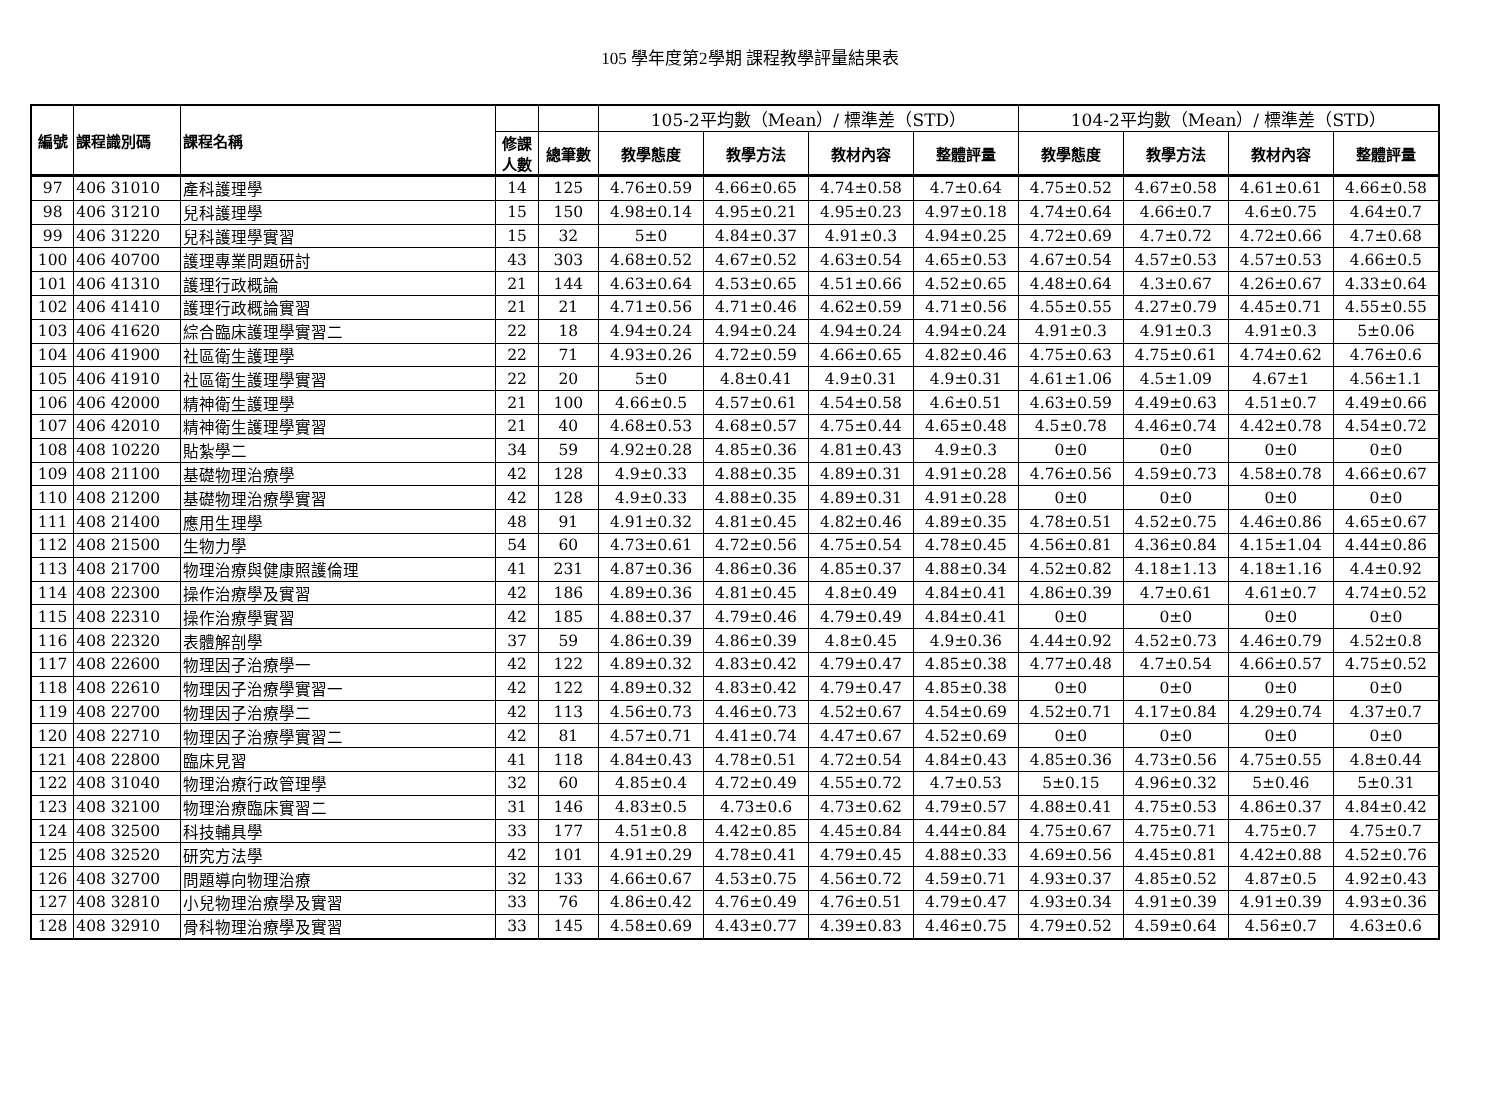105 學年度第2學期 課程教學評量結果表
| 編號 | 課程識別碼 | 課程名稱 | | | 105-2平均數（Mean）/ 標準差（STD） | | | | 104-2平均數（Mean）/ 標準差（STD） | | | |
| --- | --- | --- | --- | --- | --- | --- | --- | --- | --- | --- | --- | --- |
| | | | 修課 人數 | 總筆數 | 教學態度 | 教學方法 | 教材內容 | 整體評量 | 教學態度 | 教學方法 | 教材內容 | 整體評量 |
| 97 | 406 31010 | 產科護理學 | 14 | 125 | 4.76±0.59 | 4.66±0.65 | 4.74±0.58 | 4.7±0.64 | 4.75±0.52 | 4.67±0.58 | 4.61±0.61 | 4.66±0.58 |
| 98 | 406 31210 | 兒科護理學 | 15 | 150 | 4.98±0.14 | 4.95±0.21 | 4.95±0.23 | 4.97±0.18 | 4.74±0.64 | 4.66±0.7 | 4.6±0.75 | 4.64±0.7 |
| 99 | 406 31220 | 兒科護理學實習 | 15 | 32 | 5±0 | 4.84±0.37 | 4.91±0.3 | 4.94±0.25 | 4.72±0.69 | 4.7±0.72 | 4.72±0.66 | 4.7±0.68 |
| 100 | 406 40700 | 護理專業問題研討 | 43 | 303 | 4.68±0.52 | 4.67±0.52 | 4.63±0.54 | 4.65±0.53 | 4.67±0.54 | 4.57±0.53 | 4.57±0.53 | 4.66±0.5 |
| 101 | 406 41310 | 護理行政概論 | 21 | 144 | 4.63±0.64 | 4.53±0.65 | 4.51±0.66 | 4.52±0.65 | 4.48±0.64 | 4.3±0.67 | 4.26±0.67 | 4.33±0.64 |
| 102 | 406 41410 | 護理行政概論實習 | 21 | 21 | 4.71±0.56 | 4.71±0.46 | 4.62±0.59 | 4.71±0.56 | 4.55±0.55 | 4.27±0.79 | 4.45±0.71 | 4.55±0.55 |
| 103 | 406 41620 | 綜合臨床護理學實習二 | 22 | 18 | 4.94±0.24 | 4.94±0.24 | 4.94±0.24 | 4.94±0.24 | 4.91±0.3 | 4.91±0.3 | 4.91±0.3 | 5±0.06 |
| 104 | 406 41900 | 社區衛生護理學 | 22 | 71 | 4.93±0.26 | 4.72±0.59 | 4.66±0.65 | 4.82±0.46 | 4.75±0.63 | 4.75±0.61 | 4.74±0.62 | 4.76±0.6 |
| 105 | 406 41910 | 社區衛生護理學實習 | 22 | 20 | 5±0 | 4.8±0.41 | 4.9±0.31 | 4.9±0.31 | 4.61±1.06 | 4.5±1.09 | 4.67±1 | 4.56±1.1 |
| 106 | 406 42000 | 精神衛生護理學 | 21 | 100 | 4.66±0.5 | 4.57±0.61 | 4.54±0.58 | 4.6±0.51 | 4.63±0.59 | 4.49±0.63 | 4.51±0.7 | 4.49±0.66 |
| 107 | 406 42010 | 精神衛生護理學實習 | 21 | 40 | 4.68±0.53 | 4.68±0.57 | 4.75±0.44 | 4.65±0.48 | 4.5±0.78 | 4.46±0.74 | 4.42±0.78 | 4.54±0.72 |
| 108 | 408 10220 | 貼紮學二 | 34 | 59 | 4.92±0.28 | 4.85±0.36 | 4.81±0.43 | 4.9±0.3 | 0±0 | 0±0 | 0±0 | 0±0 |
| 109 | 408 21100 | 基礎物理治療學 | 42 | 128 | 4.9±0.33 | 4.88±0.35 | 4.89±0.31 | 4.91±0.28 | 4.76±0.56 | 4.59±0.73 | 4.58±0.78 | 4.66±0.67 |
| 110 | 408 21200 | 基礎物理治療學實習 | 42 | 128 | 4.9±0.33 | 4.88±0.35 | 4.89±0.31 | 4.91±0.28 | 0±0 | 0±0 | 0±0 | 0±0 |
| 111 | 408 21400 | 應用生理學 | 48 | 91 | 4.91±0.32 | 4.81±0.45 | 4.82±0.46 | 4.89±0.35 | 4.78±0.51 | 4.52±0.75 | 4.46±0.86 | 4.65±0.67 |
| 112 | 408 21500 | 生物力學 | 54 | 60 | 4.73±0.61 | 4.72±0.56 | 4.75±0.54 | 4.78±0.45 | 4.56±0.81 | 4.36±0.84 | 4.15±1.04 | 4.44±0.86 |
| 113 | 408 21700 | 物理治療與健康照護倫理 | 41 | 231 | 4.87±0.36 | 4.86±0.36 | 4.85±0.37 | 4.88±0.34 | 4.52±0.82 | 4.18±1.13 | 4.18±1.16 | 4.4±0.92 |
| 114 | 408 22300 | 操作治療學及實習 | 42 | 186 | 4.89±0.36 | 4.81±0.45 | 4.8±0.49 | 4.84±0.41 | 4.86±0.39 | 4.7±0.61 | 4.61±0.7 | 4.74±0.52 |
| 115 | 408 22310 | 操作治療學實習 | 42 | 185 | 4.88±0.37 | 4.79±0.46 | 4.79±0.49 | 4.84±0.41 | 0±0 | 0±0 | 0±0 | 0±0 |
| 116 | 408 22320 | 表體解剖學 | 37 | 59 | 4.86±0.39 | 4.86±0.39 | 4.8±0.45 | 4.9±0.36 | 4.44±0.92 | 4.52±0.73 | 4.46±0.79 | 4.52±0.8 |
| 117 | 408 22600 | 物理因子治療學一 | 42 | 122 | 4.89±0.32 | 4.83±0.42 | 4.79±0.47 | 4.85±0.38 | 4.77±0.48 | 4.7±0.54 | 4.66±0.57 | 4.75±0.52 |
| 118 | 408 22610 | 物理因子治療學實習一 | 42 | 122 | 4.89±0.32 | 4.83±0.42 | 4.79±0.47 | 4.85±0.38 | 0±0 | 0±0 | 0±0 | 0±0 |
| 119 | 408 22700 | 物理因子治療學二 | 42 | 113 | 4.56±0.73 | 4.46±0.73 | 4.52±0.67 | 4.54±0.69 | 4.52±0.71 | 4.17±0.84 | 4.29±0.74 | 4.37±0.7 |
| 120 | 408 22710 | 物理因子治療學實習二 | 42 | 81 | 4.57±0.71 | 4.41±0.74 | 4.47±0.67 | 4.52±0.69 | 0±0 | 0±0 | 0±0 | 0±0 |
| 121 | 408 22800 | 臨床見習 | 41 | 118 | 4.84±0.43 | 4.78±0.51 | 4.72±0.54 | 4.84±0.43 | 4.85±0.36 | 4.73±0.56 | 4.75±0.55 | 4.8±0.44 |
| 122 | 408 31040 | 物理治療行政管理學 | 32 | 60 | 4.85±0.4 | 4.72±0.49 | 4.55±0.72 | 4.7±0.53 | 5±0.15 | 4.96±0.32 | 5±0.46 | 5±0.31 |
| 123 | 408 32100 | 物理治療臨床實習二 | 31 | 146 | 4.83±0.5 | 4.73±0.6 | 4.73±0.62 | 4.79±0.57 | 4.88±0.41 | 4.75±0.53 | 4.86±0.37 | 4.84±0.42 |
| 124 | 408 32500 | 科技輔具學 | 33 | 177 | 4.51±0.8 | 4.42±0.85 | 4.45±0.84 | 4.44±0.84 | 4.75±0.67 | 4.75±0.71 | 4.75±0.7 | 4.75±0.7 |
| 125 | 408 32520 | 研究方法學 | 42 | 101 | 4.91±0.29 | 4.78±0.41 | 4.79±0.45 | 4.88±0.33 | 4.69±0.56 | 4.45±0.81 | 4.42±0.88 | 4.52±0.76 |
| 126 | 408 32700 | 問題導向物理治療 | 32 | 133 | 4.66±0.67 | 4.53±0.75 | 4.56±0.72 | 4.59±0.71 | 4.93±0.37 | 4.85±0.52 | 4.87±0.5 | 4.92±0.43 |
| 127 | 408 32810 | 小兒物理治療學及實習 | 33 | 76 | 4.86±0.42 | 4.76±0.49 | 4.76±0.51 | 4.79±0.47 | 4.93±0.34 | 4.91±0.39 | 4.91±0.39 | 4.93±0.36 |
| 128 | 408 32910 | 骨科物理治療學及實習 | 33 | 145 | 4.58±0.69 | 4.43±0.77 | 4.39±0.83 | 4.46±0.75 | 4.79±0.52 | 4.59±0.64 | 4.56±0.7 | 4.63±0.6 |